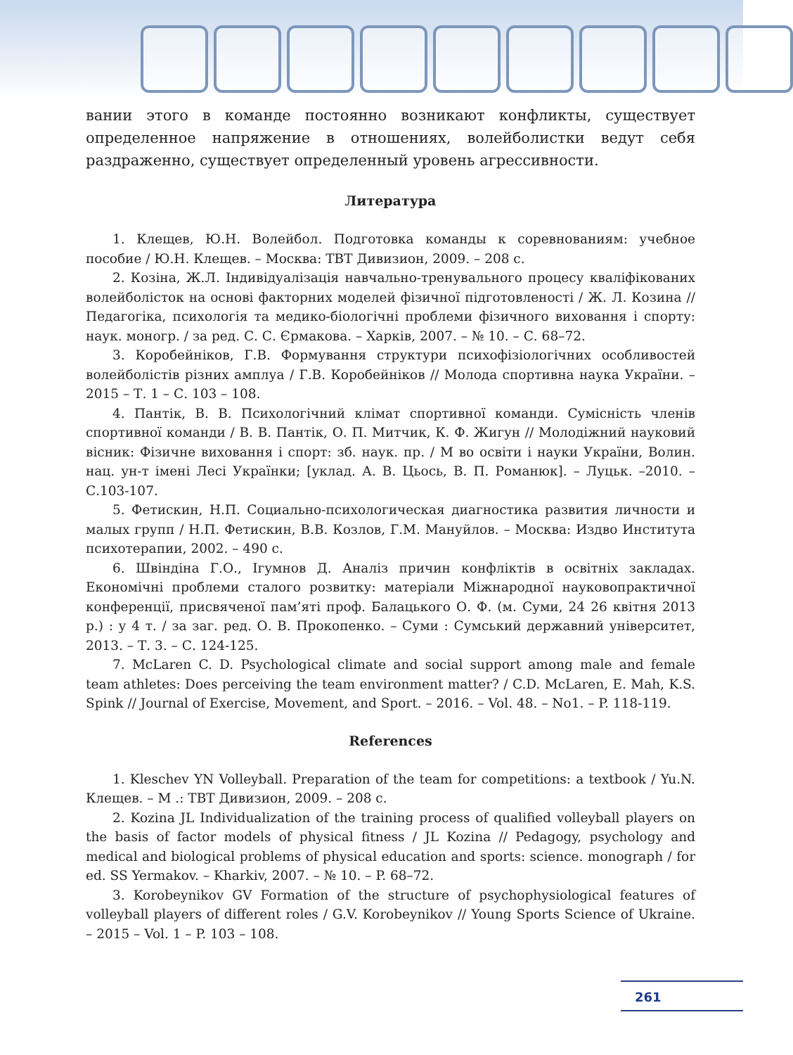вании этого в команде постоянно возникают конфликты, существует определенное напряжение в отношениях, волейболистки ведут себя раздраженно, существует определенный уровень агрессивности.
Литература
1. Клещев, Ю.Н. Волейбол. Подготовка команды к соревнованиям: учебное пособие / Ю.Н. Клещев. – Москва: ТВТ Дивизион, 2009. – 208 с.
2. Козіна, Ж.Л. Індивідуалізація навчально-тренувального процесу кваліфікованих волейболісток на основі факторних моделей фізичної підготовленості / Ж. Л. Козина // Педагогіка, психологія та медико-біологічні проблеми фізичного виховання і спорту: наук. моногр. / за ред. С. С. Єрмакова. – Харків, 2007. – № 10. – С. 68–72.
3. Коробейніков, Г.В. Формування структури психофізіологічних особливостей волейболістів різних амплуа / Г.В. Коробейніков // Молода спортивна наука України. – 2015 – Т. 1 – С. 103 – 108.
4. Пантік, В. В. Психологічний клімат спортивної команди. Сумісність членів спортивної команди / В. В. Пантік, О. П. Митчик, К. Ф. Жигун // Молодіжний науковий вісник: Фізичне виховання і спорт: зб. наук. пр. / М во освіти і науки України, Волин. нац. ун-т імені Лесі Українки; [уклад. А. В. Цьось, В. П. Романюк]. – Луцьк. –2010. – С.103-107.
5. Фетискин, Н.П. Социально-психологическая диагностика развития личности и малых групп / Н.П. Фетискин, В.В. Козлов, Г.М. Мануйлов. – Москва: Издво Института психотерапии, 2002. – 490 с.
6. Швіндіна Г.О., Ігумнов Д. Аналіз причин конфліктів в освітніх закладах. Економічні проблеми сталого розвитку: матеріали Міжнародної науковопрактичної конференції, присвяченої пам’яті проф. Балацького О. Ф. (м. Суми, 24 26 квітня 2013 р.) : у 4 т. / за заг. ред. О. В. Прокопенко. – Суми : Сумський державний університет, 2013. – Т. 3. – С. 124-125.
7. McLaren C. D. Psychological climate and social support among male and female team athletes: Does perceiving the team environment matter? / C.D. McLaren, E. Mah, K.S. Spink // Journal of Exercise, Movement, and Sport. – 2016. – Vol. 48. – No1. – P. 118-119.
References
1. Kleschev YN Volleyball. Preparation of the team for competitions: a textbook / Yu.N. Клещев. – М .: ТВТ Дивизион, 2009. – 208 с.
2. Kozina JL Individualization of the training process of qualified volleyball players on the basis of factor models of physical fitness / JL Kozina // Pedagogy, psychology and medical and biological problems of physical education and sports: science. monograph / for ed. SS Yermakov. – Kharkiv, 2007. – № 10. – P. 68–72.
3. Korobeynikov GV Formation of the structure of psychophysiological features of volleyball players of different roles / G.V. Korobeynikov // Young Sports Science of Ukraine. – 2015 – Vol. 1 – P. 103 – 108.
261